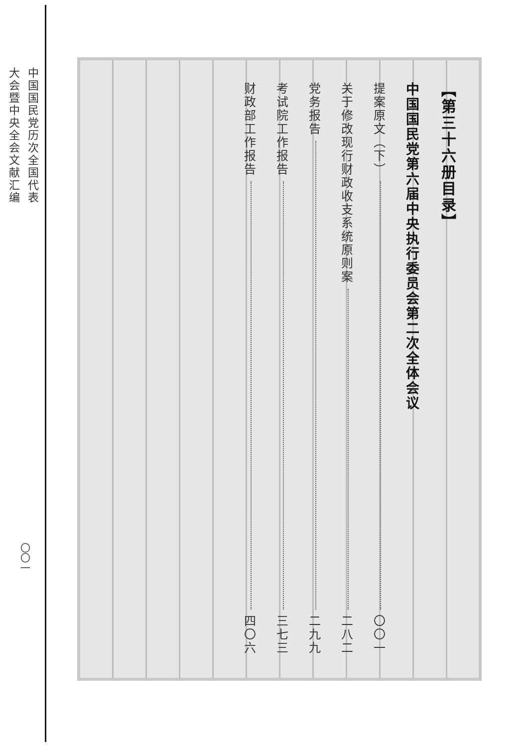中国国民党历次全国代表
大会暨中央全会文献汇编
〇〇一
【第三十六册目录】
中国国民党第六届中央执行委员会第二次全体会议
提案原文（下） 〇〇一
关于修改现行财政收支系统原则案 二八二
党务报告 二九九
考试院工作报告 三七三
财政部工作报告 四〇六